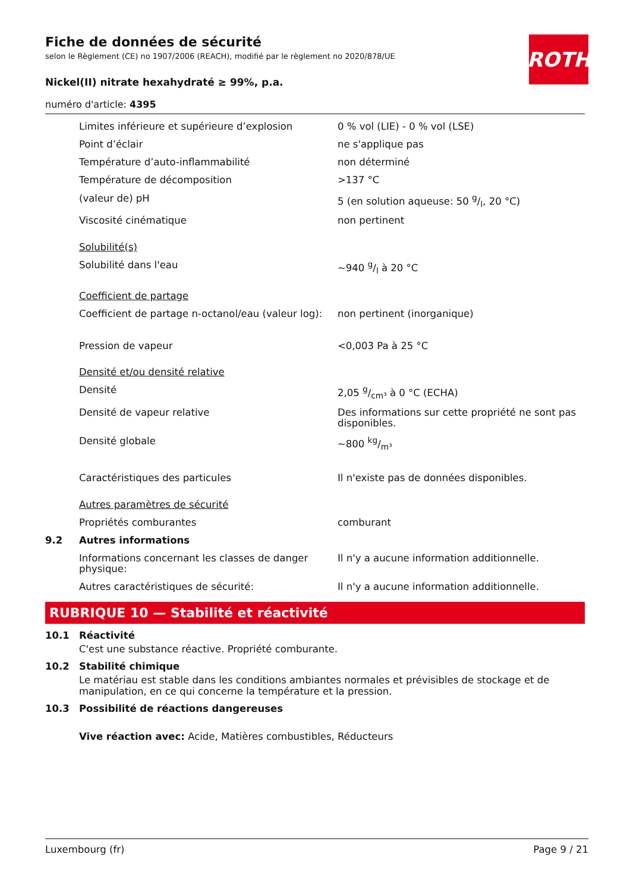ROTH
Fiche de données de sécurité
selon le Règlement (CE) no 1907/2006 (REACH), modifié par le règlement no 2020/878/UE
Nickel(II) nitrate hexahydraté ≥ 99%, p.a.
numéro d'article: 4395
| | Limites inférieure et supérieure d’explosion | 0 % vol (LIE) - 0 % vol (LSE) |
| | Point d’éclair | ne s'applique pas |
| | Température d’auto-inflammabilité | non déterminé |
| | Température de décomposition | >137 °C |
| | (valeur de) pH | 5 (en solution aqueuse: 50 g/l, 20 °C) |
| | Viscosité cinématique | non pertinent |
| | Solubilité(s) | |
| | Solubilité dans l'eau | ~940 g/l à 20 °C |
| | Coefficient de partage | |
| | Coefficient de partage n-octanol/eau (valeur log): | non pertinent (inorganique) |
| | Pression de vapeur | <0,003 Pa à 25 °C |
| | Densité et/ou densité relative | |
| | Densité | 2,05 g/cm³ à 0 °C (ECHA) |
| | Densité de vapeur relative | Des informations sur cette propriété ne sont pas disponibles. |
| | Densité globale | ~800 kg/m³ |
| | Caractéristiques des particules | Il n'existe pas de données disponibles. |
| | Autres paramètres de sécurité | |
| | Propriétés comburantes | comburant |
| 9.2 | Autres informations | |
| | Informations concernant les classes de danger physique: | Il n'y a aucune information additionnelle. |
| | Autres caractéristiques de sécurité: | Il n'y a aucune information additionnelle. |
RUBRIQUE 10 — Stabilité et réactivité
10.1 Réactivité
C'est une substance réactive. Propriété comburante.
10.2 Stabilité chimique
Le matériau est stable dans les conditions ambiantes normales et prévisibles de stockage et de manipulation, en ce qui concerne la température et la pression.
10.3 Possibilité de réactions dangereuses
Vive réaction avec: Acide, Matières combustibles, Réducteurs
Luxembourg (fr) Page 9 / 21